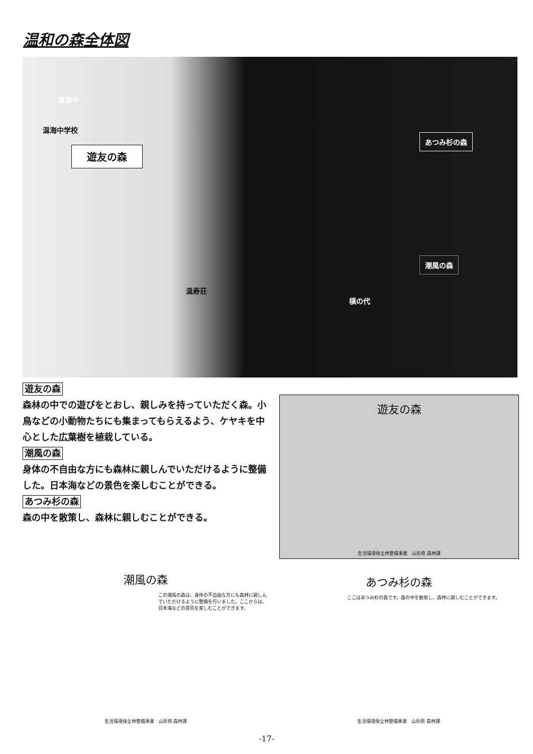温和の森全体図
温海中
温海中学校
遊友の森
あつみ杉の森
潮風の森
温寿荘
槙の代
遊友の森
森林の中での遊びをとおし、親しみを持っていただく森。小鳥などの小動物たちにも集まってもらえるよう、ケヤキを中心とした広葉樹を植栽している。
潮風の森
身体の不自由な方にも森林に親しんでいただけるように整備した。日本海などの景色を楽しむことができる。
あつみ杉の森
森の中を散策し、森林に親しむことができる。
遊友の森
生活環境保全林整備事業　山形県 森林課
潮風の森
この潮風の森は、身体の不自由な方にも森林に親しんでいただけるように整備を行いました。ここからは、日本海などの景色を楽しむことができます。
生活環境保全林整備事業　山形県 森林課
あつみ杉の森
ここはあつみ杉の森です。森の中を散策し、森林に親しむことができます。
生活環境保全林整備事業　山形県 森林課
-17-